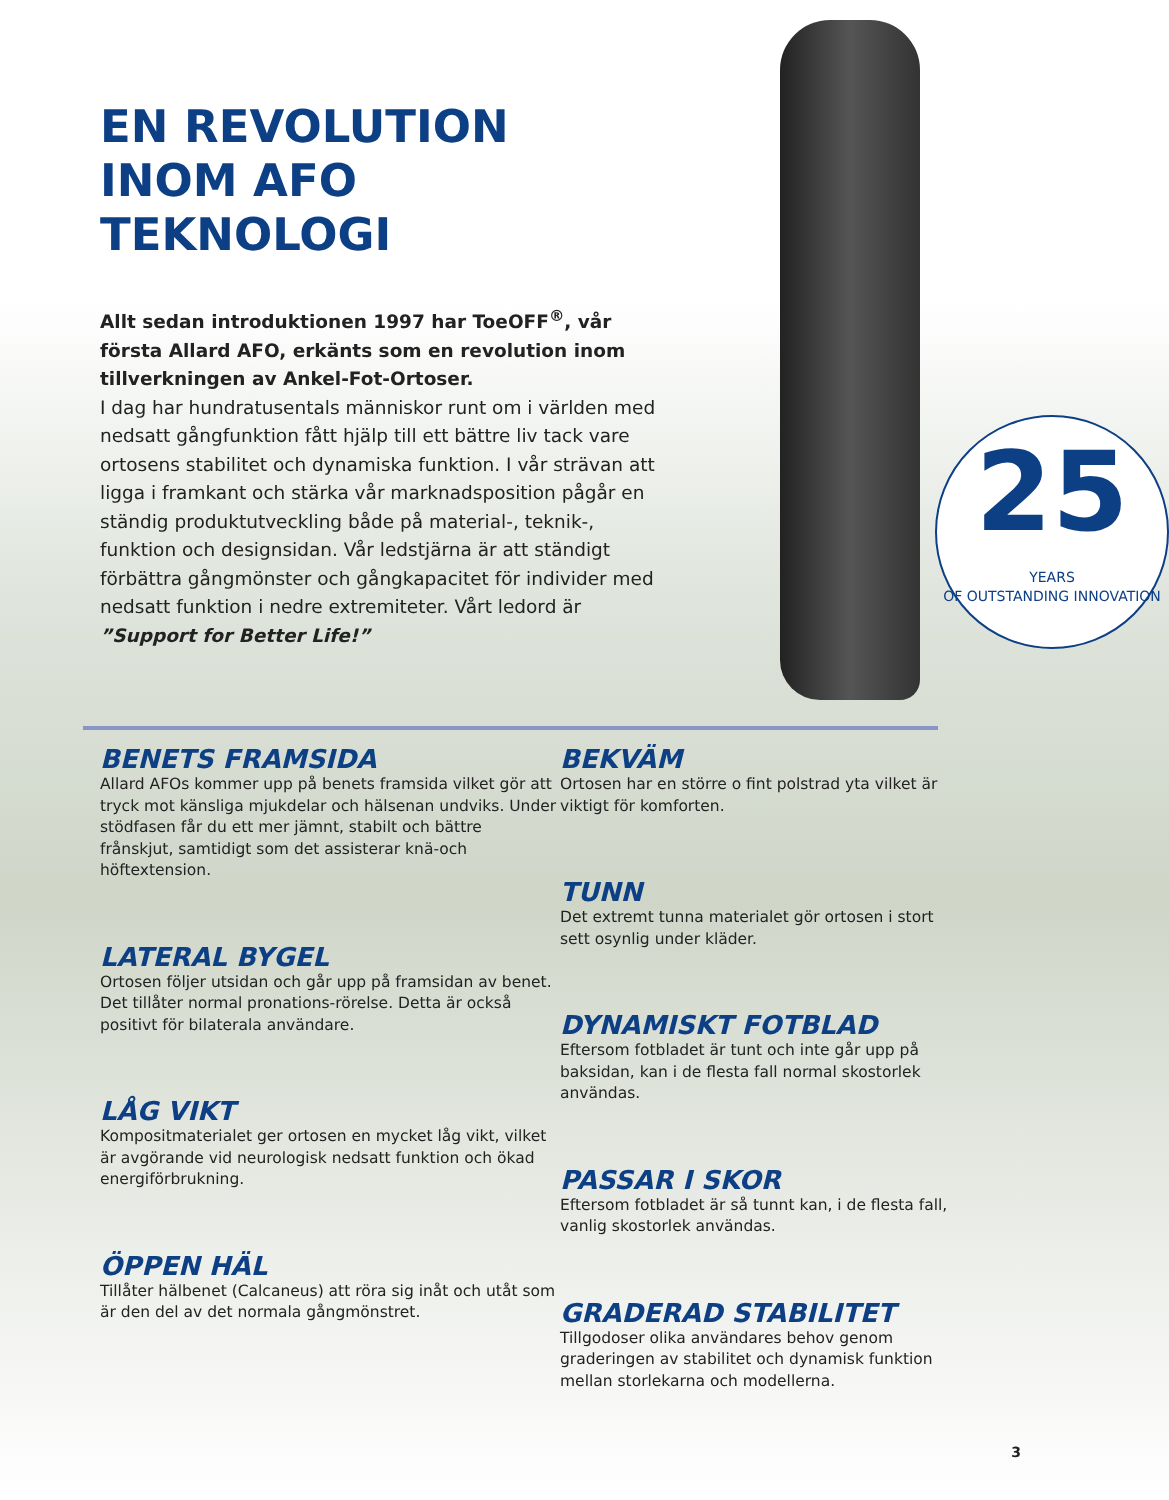EN REVOLUTION INOM AFO TEKNOLOGI
Allt sedan introduktionen 1997 har ToeOFF<sup>®</sup>, vår första Allard AFO, erkänts som en revolution inom tillverkningen av Ankel-Fot-Ortoser.
I dag har hundratusentals människor runt om i världen med nedsatt gångfunktion fått hjälp till ett bättre liv tack vare ortosens stabilitet och dynamiska funktion. I vår strävan att ligga i framkant och stärka vår marknadsposition pågår en ständig produktutveckling både på material-, teknik-, funktion och designsidan. Vår ledstjärna är att ständigt förbättra gångmönster och gångkapacitet för individer med nedsatt funktion i nedre extremiteter. Vårt ledord är ”Support for Better Life!”
25
YEARS
OF OUTSTANDING INNOVATION
BENETS FRAMSIDA
Allard AFOs kommer upp på benets framsida vilket gör att tryck mot känsliga mjukdelar och hälsenan undviks. Under stödfasen får du ett mer jämnt, stabilt och bättre frånskjut, samtidigt som det assisterar knä-och höftextension.
LATERAL BYGEL
Ortosen följer utsidan och går upp på framsidan av benet. Det tillåter normal pronations-rörelse. Detta är också positivt för bilaterala användare.
LÅG VIKT
Kompositmaterialet ger ortosen en mycket låg vikt, vilket är avgörande vid neurologisk nedsatt funktion och ökad energiförbrukning.
ÖPPEN HÄL
Tillåter hälbenet (Calcaneus) att röra sig inåt och utåt som är den del av det normala gångmönstret.
BEKVÄM
Ortosen har en större o fint polstrad yta vilket är viktigt för komforten.
TUNN
Det extremt tunna materialet gör ortosen i stort sett osynlig under kläder.
DYNAMISKT FOTBLAD
Eftersom fotbladet är tunt och inte går upp på baksidan, kan i de flesta fall normal skostorlek användas.
PASSAR I SKOR
Eftersom fotbladet är så tunnt kan, i de flesta fall, vanlig skostorlek användas.
GRADERAD STABILITET
Tillgodoser olika användares behov genom graderingen av stabilitet och dynamisk funktion mellan storlekarna och modellerna.
3